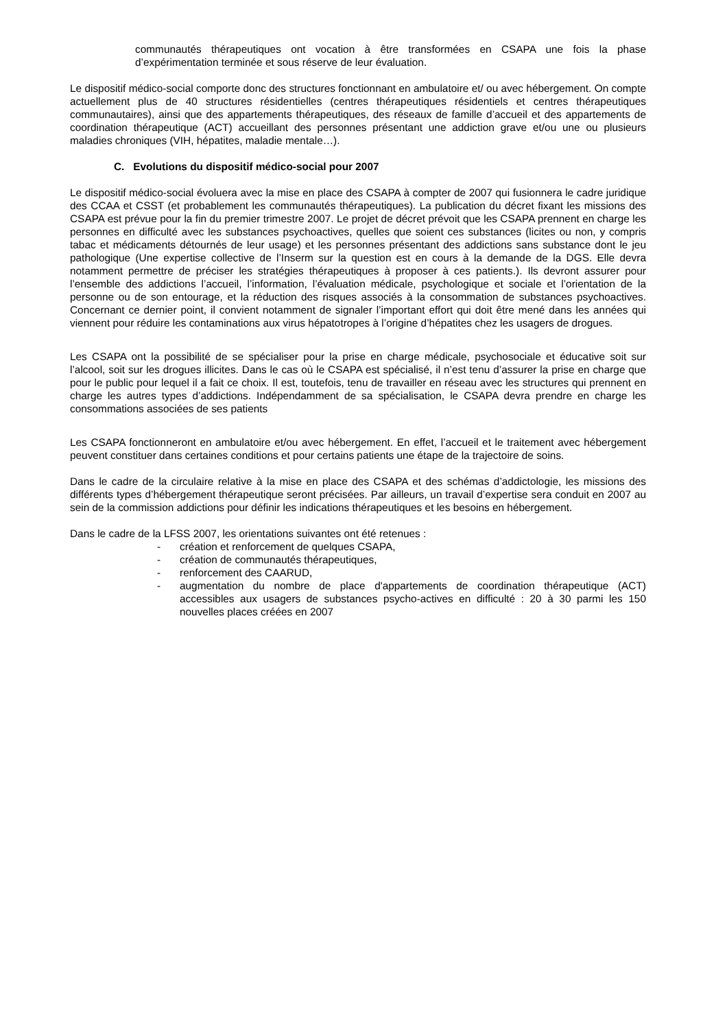communautés thérapeutiques ont vocation à être transformées en CSAPA une fois la phase d’expérimentation terminée et sous réserve de leur évaluation.
Le dispositif médico-social comporte donc des structures fonctionnant en ambulatoire et/ ou avec hébergement. On compte actuellement plus de 40 structures résidentielles (centres thérapeutiques résidentiels et centres thérapeutiques communautaires), ainsi que des appartements thérapeutiques, des réseaux de famille d’accueil et des appartements de coordination thérapeutique (ACT) accueillant des personnes présentant une addiction grave et/ou une ou plusieurs maladies chroniques (VIH, hépatites, maladie mentale…).
C. Evolutions du dispositif médico-social pour 2007
Le dispositif médico-social évoluera avec la mise en place des CSAPA à compter de 2007 qui fusionnera le cadre juridique des CCAA et CSST (et probablement les communautés thérapeutiques). La publication du décret fixant les missions des CSAPA est prévue pour la fin du premier trimestre 2007. Le projet de décret prévoit que les CSAPA prennent en charge les personnes en difficulté avec les substances psychoactives, quelles que soient ces substances (licites ou non, y compris tabac et médicaments détournés de leur usage) et les personnes présentant des addictions sans substance dont le jeu pathologique (Une expertise collective de l’Inserm sur la question est en cours à la demande de la DGS. Elle devra notamment permettre de préciser les stratégies thérapeutiques à proposer à ces patients.). Ils devront assurer pour l’ensemble des addictions l’accueil, l’information, l’évaluation médicale, psychologique et sociale et l’orientation de la personne ou de son entourage, et la réduction des risques associés à la consommation de substances psychoactives. Concernant ce dernier point, il convient notamment de signaler l’important effort qui doit être mené dans les années qui viennent pour réduire les contaminations aux virus hépatotropes à l’origine d’hépatites chez les usagers de drogues.
Les CSAPA ont la possibilité de se spécialiser pour la prise en charge médicale, psychosociale et éducative soit sur l’alcool, soit sur les drogues illicites. Dans le cas où le CSAPA est spécialisé, il n’est tenu d’assurer la prise en charge que pour le public pour lequel il a fait ce choix. Il est, toutefois, tenu de travailler en réseau avec les structures qui prennent en charge les autres types d’addictions. Indépendamment de sa spécialisation, le CSAPA devra prendre en charge les consommations associées de ses patients
Les CSAPA fonctionneront en ambulatoire et/ou avec hébergement. En effet, l’accueil et le traitement avec hébergement peuvent constituer dans certaines conditions et pour certains patients une étape de la trajectoire de soins.
Dans le cadre de la circulaire relative à la mise en place des CSAPA et des schémas d’addictologie, les missions des différents types d’hébergement thérapeutique seront précisées. Par ailleurs, un travail d’expertise sera conduit en 2007 au sein de la commission addictions pour définir les indications thérapeutiques et les besoins en hébergement.
Dans le cadre de la LFSS 2007, les orientations suivantes ont été retenues :
- création et renforcement de quelques CSAPA,
- création de communautés thérapeutiques,
- renforcement des CAARUD,
- augmentation du nombre de place d'appartements de coordination thérapeutique (ACT) accessibles aux usagers de substances psycho-actives en difficulté : 20 à 30 parmi les 150 nouvelles places créées en 2007